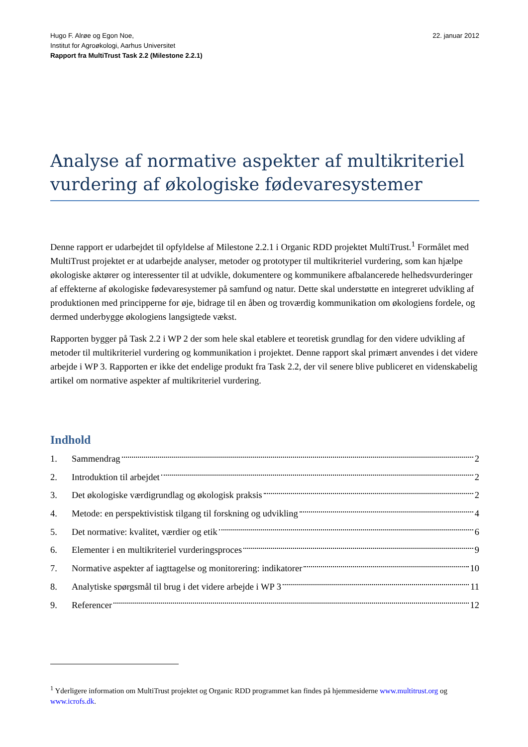Hugo F. Alrøe og Egon Noe,
Institut for Agroøkologi, Aarhus Universitet
Rapport fra MultiTrust Task 2.2 (Milestone 2.2.1)
22. januar 2012
Analyse af normative aspekter af multikriteriel vurdering af økologiske fødevaresystemer
Denne rapport er udarbejdet til opfyldelse af Milestone 2.2.1 i Organic RDD projektet MultiTrust.<sup>1</sup> Formålet med MultiTrust projektet er at udarbejde analyser, metoder og prototyper til multikriteriel vurdering, som kan hjælpe økologiske aktører og interessenter til at udvikle, dokumentere og kommunikere afbalancerede helhedsvurderinger af effekterne af økologiske fødevaresystemer på samfund og natur. Dette skal understøtte en integreret udvikling af produktionen med principperne for øje, bidrage til en åben og troværdig kommunikation om økologiens fordele, og dermed underbygge økologiens langsigtede vækst.
Rapporten bygger på Task 2.2 i WP 2 der som hele skal etablere et teoretisk grundlag for den videre udvikling af metoder til multikriteriel vurdering og kommunikation i projektet. Denne rapport skal primært anvendes i det videre arbejde i WP 3. Rapporten er ikke det endelige produkt fra Task 2.2, der vil senere blive publiceret en videnskabelig artikel om normative aspekter af multikriteriel vurdering.
Indhold
1. Sammendrag 2
2. Introduktion til arbejdet 2
3. Det økologiske værdigrundlag og økologisk praksis 2
4. Metode: en perspektivistisk tilgang til forskning og udvikling 4
5. Det normative: kvalitet, værdier og etik 6
6. Elementer i en multikriteriel vurderingsproces 9
7. Normative aspekter af iagttagelse og monitorering: indikatorer 10
8. Analytiske spørgsmål til brug i det videre arbejde i WP 3 11
9. Referencer 12
<sup>1</sup> Yderligere information om MultiTrust projektet og Organic RDD programmet kan findes på hjemmesiderne www.multitrust.org og www.icrofs.dk.